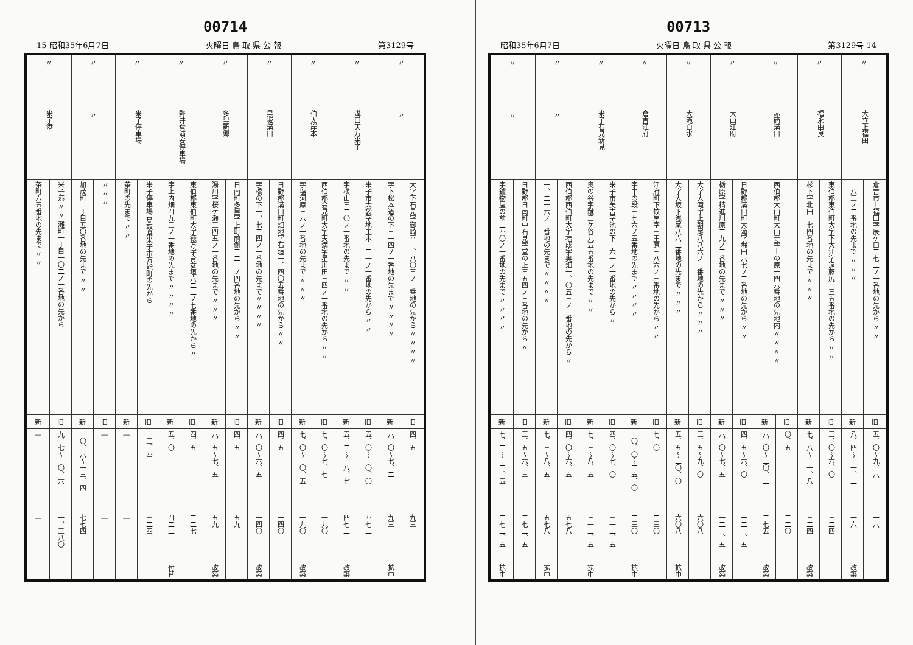00714
15 昭和35年6月7日 火曜日 鳥 取 県 公 報 第3129号
| 〃 | | 〃 | | 〃 | | 〃 | | 〃 | | 〃 | | 〃 | | 〃 | | 〃 | |
| 〃 | | 溝口天万米子 | | 伯太岸本 | | 黒坂溝口 | | 多里新郷 | | 野井倉浦安停車場 | | 米子停車場 | | 〃 | | 米子港 | |
| 〃 〃 〃 〃 大字下石見字御崎平一、八〇三ノ一番地の先から | 〃 〃 〃 〃 字下松本道の下三一四ノ一番地の先まで | 〃 〃 米子市大袋字地主木一二一ノ一番地の先から | 〃 〃 字槇山三二〇ノ一番地の先まで | 〃 〃 西伯郡会見町大字天満字星川田三四ノ一番地の先から | 〃 〃 〃 字塩河原三六ノ一番地の先まで | 〃 〃 日野郡溝口町畑地字石垣一、四〇五番地の先から | 〃 〃 〃 〃字橋の下一、七二四ノ一番地の先まで | 〃 〃 日南町多里字上町前側二二一ノ四番地の先から | 〃 〃 〃 湯川字桜ケ瀬三四五ノ一番地の先まで | 〃 東伯郡東伯町大字徳万字育女垣六二二ノ七番地の先から | 〃 〃 〃 〃 字上内畑四九三ノ一番地の先まで | 米子停車場 鳥取県米子市万能町の先から | 〃 〃 茶町の先まで | 〃 〃 〃 | 〃 〃 加茂町二丁目五〇番地の先まで | 米子港 〃 〃 灘町一丁目一〇二ノ一番地の先から | 〃 〃 茶町六五番地の先まで |
| 旧 | 新 | 旧 | 新 | 旧 | 新 | 旧 | 新 | 旧 | 新 | 旧 | 新 | 旧 | 新 | 旧 | 新 | 旧 | 新 |
| 四、五 | 六、〇〜七、二 | 五、〇〜一〇、〇 | 五、二〜一八、七 | 七、〇〜七、七 | 七、〇〜一〇、五 | 四、五 | 六、〇〜六、五 | 四、五 | 六、五〜七、五 | 四、五 | 五、〇 | 一三、四 | ― | ― | 一〇、六〜一三、四 | 九、七〜一〇、六 | ― |
| 九三 | 九三 | 四七二 | 四七二 | 一九〇 | 一九〇 | 一四〇 | 一四〇 | 五九 | 五九 | 二二七 | 四二二 | 三二四 | ― | ― | 七七四 | 一、三八〇 | ― |
| | 拡巾 | | 改築 | | 改築 | | 改築 | | 改築 | | 付替 | | | | | | |
00713
昭和35年6月7日 火曜日 鳥 取 県 公 報 第3129号 14
| 〃 | | 〃 | | 〃 | | 〃 | | 〃 | | 〃 | | 〃 | | 〃 | | 〃 | |
| 大立上福田 | | 福永由良 | | 赤碕溝口 | | 大山江府 | | 大滝白水 | | 倉吉江府 | | 米子石見新見 | | 〃 | | 〃 | |
| 〃 〃 倉吉市上福田字辰ケ口二七二ノ一番地の先から | 〃 〃 〃 二八三ノ二番地の先まで | 〃 〃 東伯郡東伯町大字下大江字遠藤尻一三五番地の先から | 〃 〃 〃 杉下字北田一七四番地の先まで | 〃 〃 〃 〃 西伯郡大山町大山寺字上の原一四六番地の先地内 | | 〃 〃 日野郡溝口町大滝字堀田六七ノ二番地の先から | 〃 〃 〃 栃原字精進川原二九ノ二番地の先まで | 〃 〃 〃 大字大滝字上朝尾八八六ノ一番地の先から | 〃 〃 〃 大字大坂下浅尾八六二番地の先まで | 〃 〃 江府町下蚊屋字三王原三八六ノ三番地の先から | 〃 〃 〃 〃 字中の段三七六ノ五番地の先まで | 〃 米子市美吉字池の下一六一ノ一番地の先から | 〃 〃 奥の谷字蹴三ケ谷九五五番地の先まで | 〃 西伯郡西伯町大字福成字奥畑一、〇五三ノ一番地の先から | 〃 〃 〃 〃 一、二一六ノ一番地の先まで | 〃 日野郡日南町中石見字堂の上三五四ノ三番地の先から | 〃 〃 〃 〃 字鑪物屋の前二四〇ノ一番地の先まで |
| 旧 | 新 | 旧 | 新 | 旧 | 新 | 旧 | 新 | 旧 | 新 | 旧 | 新 | 旧 | 新 | 旧 | 新 | 旧 | 新 |
| 五、〇〜九、六 | 八、四〜一一、二 | 三、〇〜六、〇 | 七、八〜一一、八 | 〇、五 | 六、〇〜二〇、二 | 四、五〜六、〇 | 六、〇〜七、五 | 三、五〜九、〇 | 五、五〜二〇、〇 | 七、〇 | 一〇、〇〜二五、〇 | 四、〇〜七、〇 | 七、三〜八、五 | 四、〇〜六、五 | 七、三〜八、五 | 三、五〜六、三 | 七、二〜一二、五 |
| 一六一 | 一六一 | 三二四 | 三二四 | 二二〇 | 二七五 | 一二一、五 | 一二一、五 | 六〇八 | 六〇八 | 二三〇 | 二三〇 | 三一二、五 | 三一二、五 | 五七八 | 五七八 | 二七二、五 | 二七二、五 |
| | 改築 | | 改築 | | 改築 | | 改築 | | 拡巾 | | 拡巾 | | 拡巾 | | 拡巾 | | 拡巾 |